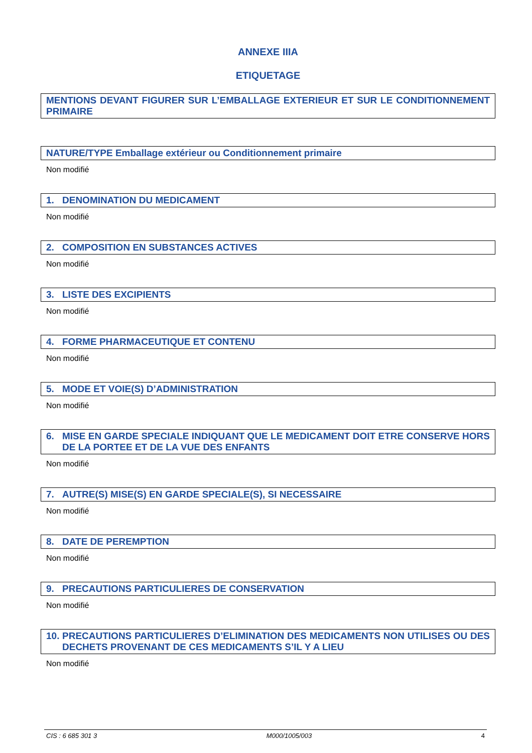ANNEXE IIIA
ETIQUETAGE
MENTIONS DEVANT FIGURER SUR L’EMBALLAGE EXTERIEUR ET SUR LE CONDITIONNEMENT PRIMAIRE
NATURE/TYPE Emballage extérieur ou Conditionnement primaire
Non modifié
1. DENOMINATION DU MEDICAMENT
Non modifié
2. COMPOSITION EN SUBSTANCES ACTIVES
Non modifié
3. LISTE DES EXCIPIENTS
Non modifié
4. FORME PHARMACEUTIQUE ET CONTENU
Non modifié
5. MODE ET VOIE(S) D’ADMINISTRATION
Non modifié
6. MISE EN GARDE SPECIALE INDIQUANT QUE LE MEDICAMENT DOIT ETRE CONSERVE HORS DE LA PORTEE ET DE LA VUE DES ENFANTS
Non modifié
7. AUTRE(S) MISE(S) EN GARDE SPECIALE(S), SI NECESSAIRE
Non modifié
8. DATE DE PEREMPTION
Non modifié
9. PRECAUTIONS PARTICULIERES DE CONSERVATION
Non modifié
10. PRECAUTIONS PARTICULIERES D’ELIMINATION DES MEDICAMENTS NON UTILISES OU DES DECHETS PROVENANT DE CES MEDICAMENTS S’IL Y A LIEU
Non modifié
CIS : 6 685 301 3 M000/1005/003 4